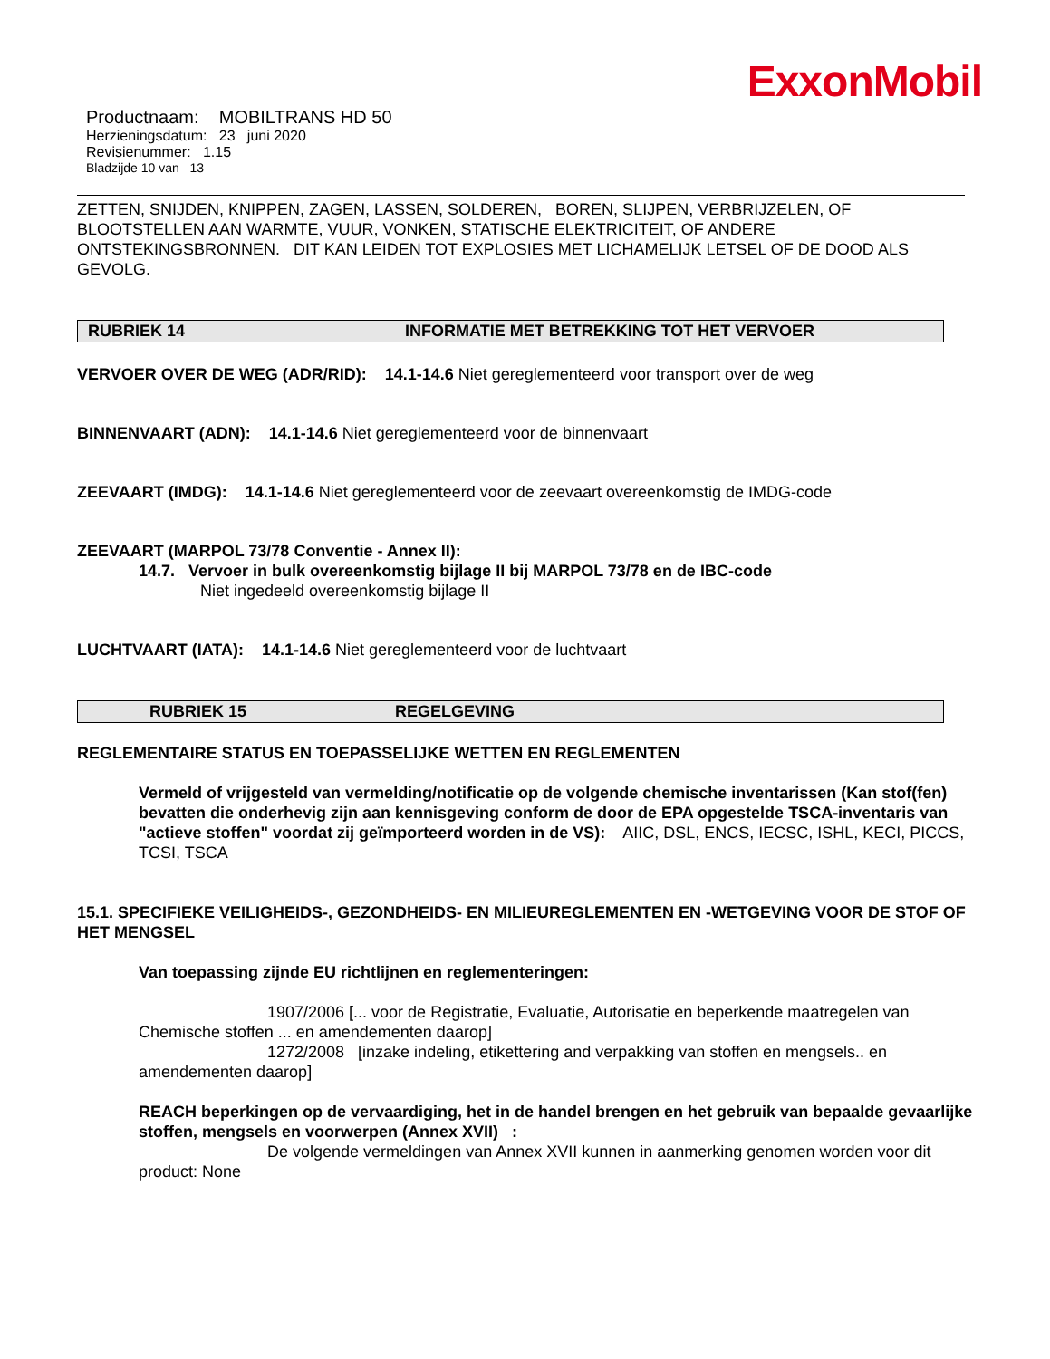ExxonMobil
Productnaam: MOBILTRANS HD 50
Herzieningsdatum: 23 juni 2020
Revisienummer: 1.15
Bladzijde 10 van 13
ZETTEN, SNIJDEN, KNIPPEN, ZAGEN, LASSEN, SOLDEREN, BOREN, SLIJPEN, VERBRIJZELEN, OF BLOOTSTELLEN AAN WARMTE, VUUR, VONKEN, STATISCHE ELEKTRICITEIT, OF ANDERE ONTSTEKINGSBRONNEN. DIT KAN LEIDEN TOT EXPLOSIES MET LICHAMELIJK LETSEL OF DE DOOD ALS GEVOLG.
RUBRIEK 14 INFORMATIE MET BETREKKING TOT HET VERVOER
VERVOER OVER DE WEG (ADR/RID): 14.1-14.6 Niet gereglementeerd voor transport over de weg
BINNENVAART (ADN): 14.1-14.6 Niet gereglementeerd voor de binnenvaart
ZEEVAART (IMDG): 14.1-14.6 Niet gereglementeerd voor de zeevaart overeenkomstig de IMDG-code
ZEEVAART (MARPOL 73/78 Conventie - Annex II):
14.7. Vervoer in bulk overeenkomstig bijlage II bij MARPOL 73/78 en de IBC-code
Niet ingedeeld overeenkomstig bijlage II
LUCHTVAART (IATA): 14.1-14.6 Niet gereglementeerd voor de luchtvaart
RUBRIEK 15 REGELGEVING
REGLEMENTAIRE STATUS EN TOEPASSELIJKE WETTEN EN REGLEMENTEN
Vermeld of vrijgesteld van vermelding/notificatie op de volgende chemische inventarissen (Kan stof(fen) bevatten die onderhevig zijn aan kennisgeving conform de door de EPA opgestelde TSCA-inventaris van "actieve stoffen" voordat zij geïmporteerd worden in de VS): AIIC, DSL, ENCS, IECSC, ISHL, KECI, PICCS, TCSI, TSCA
15.1. SPECIFIEKE VEILIGHEIDS-, GEZONDHEIDS- EN MILIEUREGLEMENTEN EN -WETGEVING VOOR DE STOF OF HET MENGSEL
Van toepassing zijnde EU richtlijnen en reglementeringen:
1907/2006 [... voor de Registratie, Evaluatie, Autorisatie en beperkende maatregelen van Chemische stoffen ... en amendementen daarop]
1272/2008 [inzake indeling, etikettering and verpakking van stoffen en mengsels.. en amendementen daarop]
REACH beperkingen op de vervaardiging, het in de handel brengen en het gebruik van bepaalde gevaarlijke stoffen, mengsels en voorwerpen (Annex XVII) :
De volgende vermeldingen van Annex XVII kunnen in aanmerking genomen worden voor dit product: None